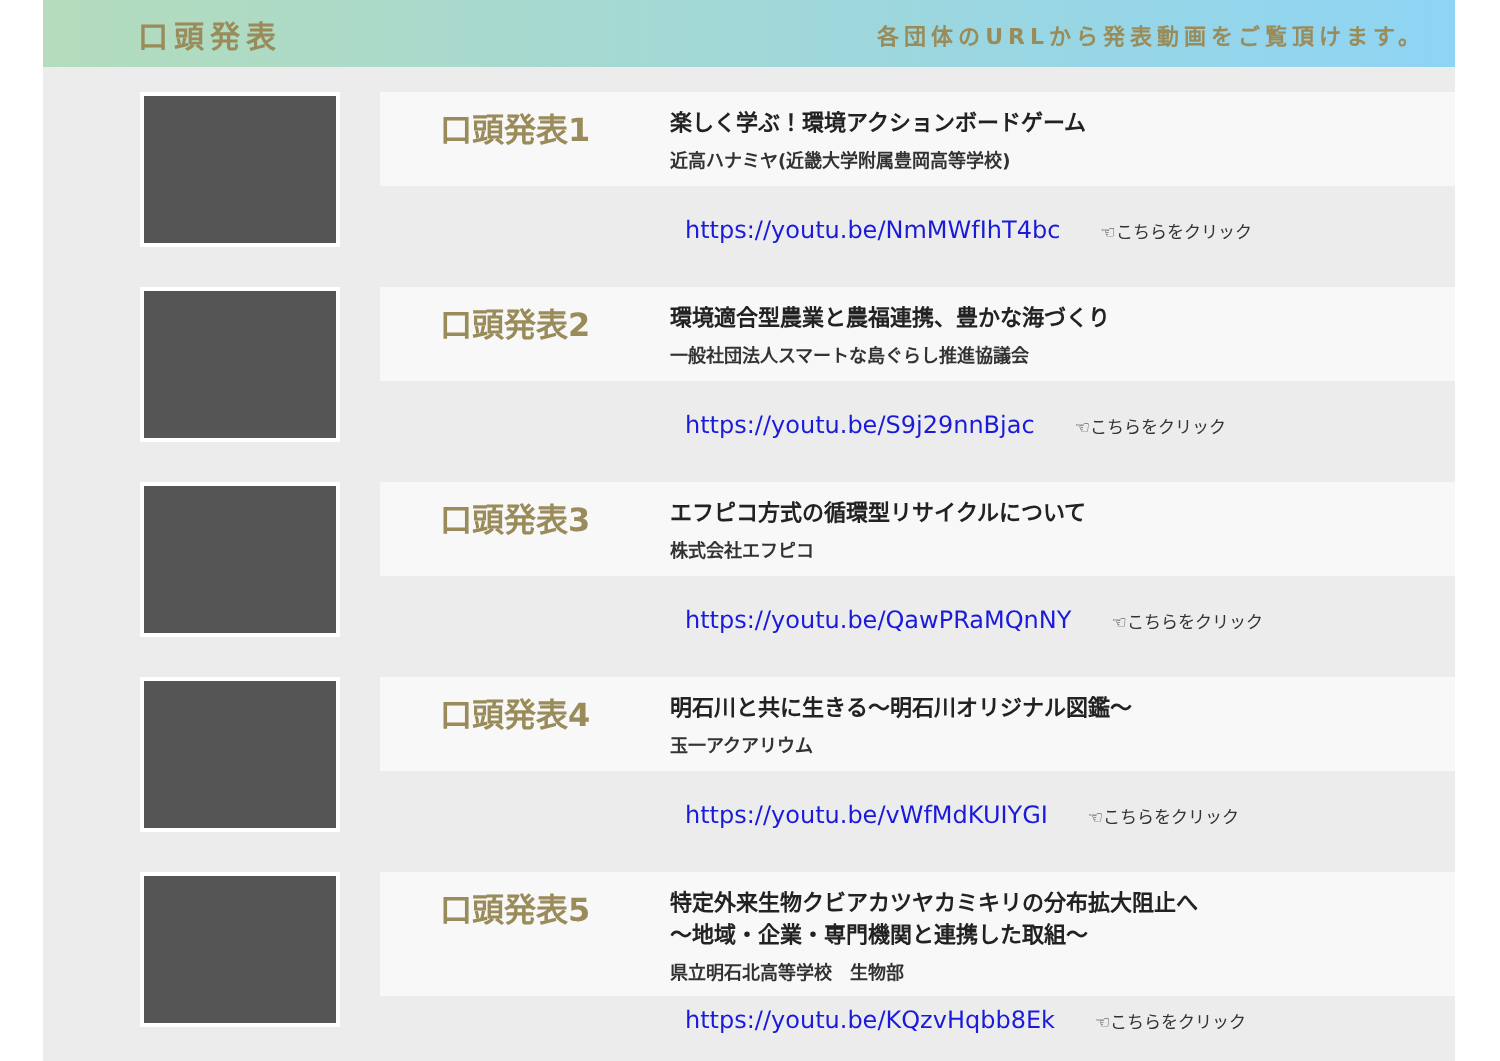口頭発表
各団体のURLから発表動画をご覧頂けます。
口頭発表1
楽しく学ぶ！環境アクションボードゲーム
近高ハナミヤ(近畿大学附属豊岡高等学校)
https://youtu.be/NmMWfIhT4bc ☜こちらをクリック
口頭発表2
環境適合型農業と農福連携、豊かな海づくり
一般社団法人スマートな島ぐらし推進協議会
https://youtu.be/S9j29nnBjac ☜こちらをクリック
口頭発表3
エフピコ方式の循環型リサイクルについて
株式会社エフピコ
https://youtu.be/QawPRaMQnNY ☜こちらをクリック
口頭発表4
明石川と共に生きる～明石川オリジナル図鑑～
玉一アクアリウム
https://youtu.be/vWfMdKUIYGI ☜こちらをクリック
口頭発表5
特定外来生物クビアカツヤカミキリの分布拡大阻止へ
～地域・企業・専門機関と連携した取組～
県立明石北高等学校　生物部
https://youtu.be/KQzvHqbb8Ek ☜こちらをクリック